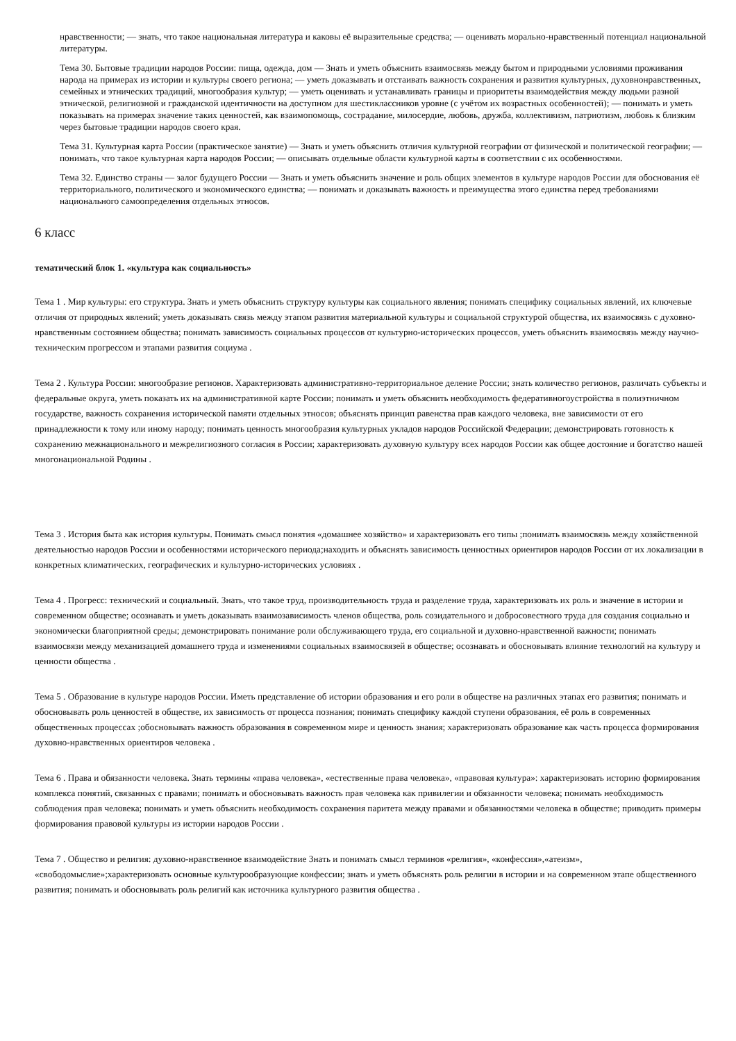нравственности; — знать, что такое национальная литература и каковы её выразительные средства; — оценивать морально-нравственный потенциал национальной литературы.
Тема 30. Бытовые традиции народов России: пища, одежда, дом — Знать и уметь объяснить взаимосвязь между бытом и природными условиями проживания народа на примерах из истории и культуры своего региона; — уметь доказывать и отстаивать важность сохранения и развития культурных, духовнонравственных, семейных и этнических традиций, многообразия культур; — уметь оценивать и устанавливать границы и приоритеты взаимодействия между людьми разной этнической, религиозной и гражданской идентичности на доступном для шестиклассников уровне (с учётом их возрастных особенностей); — понимать и уметь показывать на примерах значение таких ценностей, как взаимопомощь, сострадание, милосердие, любовь, дружба, коллективизм, патриотизм, любовь к близким через бытовые традиции народов своего края.
Тема 31. Культурная карта России (практическое занятие) — Знать и уметь объяснить отличия культурной географии от физической и политической географии; — понимать, что такое культурная карта народов России; — описывать отдельные области культурной карты в соответствии с их особенностями.
Тема 32. Единство страны — залог будущего России — Знать и уметь объяснить значение и роль общих элементов в культуре народов России для обоснования её территориального, политического и экономического единства; — понимать и доказывать важность и преимущества этого единства перед требованиями национального самоопределения отдельных этносов.
6 класс
тематический блок 1. «культура как социальность»
Тема 1 . Мир культуры: его структура. Знать и уметь объяснить структуру культуры как социального явления; понимать специфику социальных явлений, их ключевые отличия от природных явлений; уметь доказывать связь между этапом развития материальной культуры и социальной структурой общества, их взаимосвязь с духовно- нравственным состоянием общества; понимать зависимость социальных процессов от культурно-исторических процессов, уметь объяснить взаимосвязь между научно-техническим прогрессом и этапами развития социума .
Тема 2 . Культура России: многообразие регионов. Характеризовать административно-территориальное деление России; знать количество регионов, различать субъекты и федеральные округа, уметь показать их на административной карте России; понимать и уметь объяснить необходимость федеративногоустройства в полиэтничном государстве, важность сохранения исторической памяти отдельных этносов; объяснять принцип равенства прав каждого человека, вне зависимости от его принадлежности к тому или иному народу; понимать ценность многообразия культурных укладов народов Российской Федерации; демонстрировать готовность к сохранению межнационального и межрелигиозного согласия в России; характеризовать духовную культуру всех народов России как общее достояние и богатство нашей многонациональной Родины .
Тема 3 . История быта как история культуры. Понимать смысл понятия «домашнее хозяйство» и характеризовать его типы ;понимать взаимосвязь между хозяйственной деятельностью народов России и особенностями исторического периода;находить и объяснять зависимость ценностных ориентиров народов России от их локализации в конкретных климатических, географических и культурно-исторических условиях .
Тема 4 . Прогресс: технический и социальный. Знать, что такое труд, производительность труда и разделение труда, характеризовать их роль и значение в истории и современном обществе; осознавать и уметь доказывать взаимозависимость членов общества, роль созидательного и добросовестного труда для создания социально и экономически благоприятной среды; демонстрировать понимание роли обслуживающего труда, его социальной и духовно-нравственной важности; понимать взаимосвязи между механизацией домашнего труда и изменениями социальных взаимосвязей в обществе; осознавать и обосновывать влияние технологий на культуру и ценности общества .
Тема 5 . Образование в культуре народов России. Иметь представление об истории образования и его роли в обществе на различных этапах его развития; понимать и обосновывать роль ценностей в обществе, их зависимость от процесса познания; понимать специфику каждой ступени образования, её роль в современных общественных процессах ;обосновывать важность образования в современном мире и ценность знания; характеризовать образование как часть процесса формирования духовно-нравственных ориентиров человека .
Тема 6 . Права и обязанности человека. Знать термины «права человека», «естественные права человека», «правовая культура»: характеризовать историю формирования комплекса понятий, связанных с правами; понимать и обосновывать важность прав человека как привилегии и обязанности человека; понимать необходимость соблюдения прав человека; понимать и уметь объяснить необходимость сохранения паритета между правами и обязанностями человека в обществе; приводить примеры формирования правовой культуры из истории народов России .
Тема 7 . Общество и религия: духовно-нравственное взаимодействие Знать и понимать смысл терминов «религия», «конфессия»,«атеизм», «свободомыслие»;характеризовать основные культурообразующие конфессии; знать и уметь объяснять роль религии в истории и на современном этапе общественного развития; понимать и обосновывать роль религий как источника культурного развития общества .